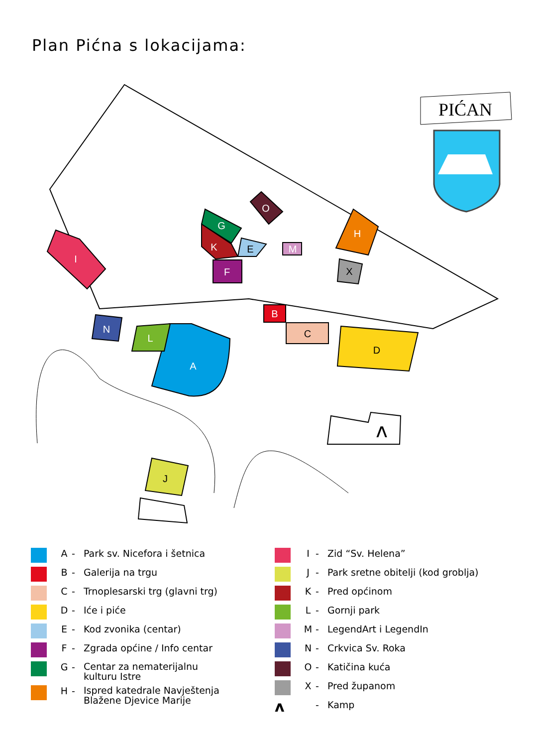Plan Pićna s lokacijama:
A
B
C
D
E
F
G
H
I
J
K
L
M
N
O
X
ʌ
PIĆAN
A - Park sv. Nicefora i šetnica
B - Galerija na trgu
C - Trnoplesarski trg (glavni trg)
D - Iće i piće
E - Kod zvonika (centar)
F - Zgrada općine / Info centar
G - Centar za nematerijalnu
kulturu Istre
H - Ispred katedrale Navještenja
Blažene Djevice Marije
I - Zid “Sv. Helena”
J - Park sretne obitelji (kod groblja)
K - Pred općinom
L - Gornji park
M - LegendArt i LegendIn
N - Crkvica Sv. Roka
O - Katičina kuća
X - Pred županom
ʌ
- Kamp